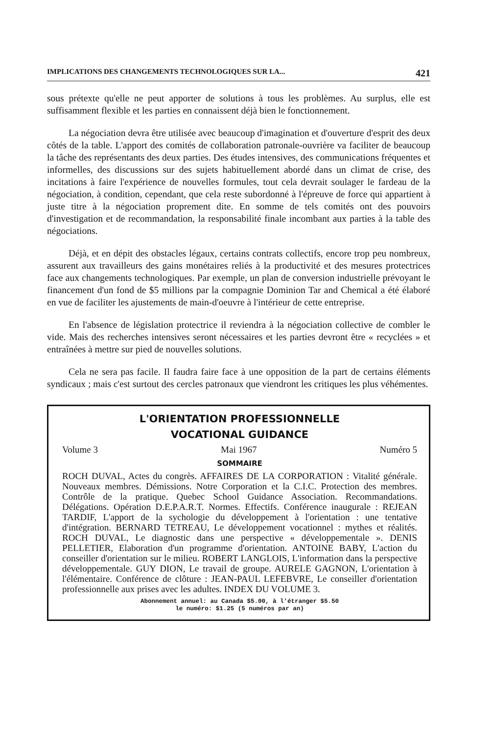IMPLICATIONS DES CHANGEMENTS TECHNOLOGIQUES SUR LA... 421
sous prétexte qu'elle ne peut apporter de solutions à tous les problèmes. Au surplus, elle est suffisamment flexible et les parties en connaissent déjà bien le fonctionnement.
La négociation devra être utilisée avec beaucoup d'imagination et d'ouverture d'esprit des deux côtés de la table. L'apport des comités de collaboration patronale-ouvrière va faciliter de beaucoup la tâche des représentants des deux parties. Des études intensives, des communications fréquentes et informelles, des discussions sur des sujets habituellement abordé dans un climat de crise, des incitations à faire l'expérience de nouvelles formules, tout cela devrait soulager le fardeau de la négociation, à condition, cependant, que cela reste subordonné à l'épreuve de force qui appartient à juste titre à la négociation proprement dite. En somme de tels comités ont des pouvoirs d'investigation et de recommandation, la responsabilité finale incombant aux parties à la table des négociations.
Déjà, et en dépit des obstacles légaux, certains contrats collectifs, encore trop peu nombreux, assurent aux travailleurs des gains monétaires reliés à la productivité et des mesures protectrices face aux changements technologiques. Par exemple, un plan de conversion industrielle prévoyant le financement d'un fond de $5 millions par la compagnie Dominion Tar and Chemical a été élaboré en vue de faciliter les ajustements de main-d'oeuvre à l'intérieur de cette entreprise.
En l'absence de législation protectrice il reviendra à la négociation collective de combler le vide. Mais des recherches intensives seront nécessaires et les parties devront être « recyclées » et entraînées à mettre sur pied de nouvelles solutions.
Cela ne sera pas facile. Il faudra faire face à une opposition de la part de certains éléments syndicaux ; mais c'est surtout des cercles patronaux que viendront les critiques les plus véhémentes.
L'ORIENTATION PROFESSIONNELLE
VOCATIONAL GUIDANCE
Volume 3 Mai 1967 Numéro 5
SOMMAIRE
ROCH DUVAL, Actes du congrès. AFFAIRES DE LA CORPORATION : Vitalité générale. Nouveaux membres. Démissions. Notre Corporation et la C.I.C. Protection des membres. Contrôle de la pratique. Quebec School Guidance Association. Recommandations. Délégations. Opération D.E.P.A.R.T. Normes. Effectifs. Conférence inaugurale : REJEAN TARDIF, L'apport de la sychologie du développement à l'orientation : une tentative d'intégration. BERNARD TETREAU, Le développement vocationnel : mythes et réalités. ROCH DUVAL, Le diagnostic dans une perspective « développementale ». DENIS PELLETIER, Elaboration d'un programme d'orientation. ANTOINE BABY, L'action du conseiller d'orientation sur le milieu. ROBERT LANGLOIS, L'information dans la perspective développementale. GUY DION, Le travail de groupe. AURELE GAGNON, L'orientation à l'élémentaire. Conférence de clôture : JEAN-PAUL LEFEBVRE, Le conseiller d'orientation professionnelle aux prises avec les adultes. INDEX DU VOLUME 3.
Abonnement annuel: au Canada $5.00, à l'étranger $5.50
le numéro: $1.25 (5 numéros par an)